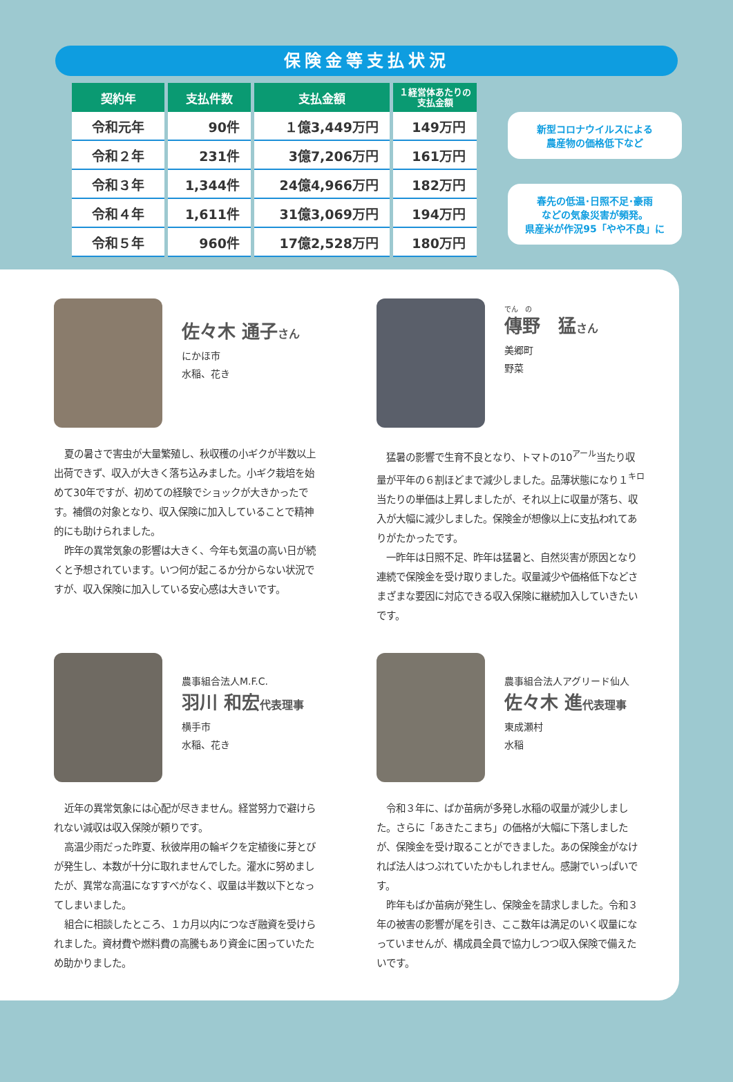保険金等支払状況
| 契約年 | 支払件数 | 支払金額 | １経営体あたりの 支払金額 |
| --- | --- | --- | --- |
| 令和元年 | 90件 | １億3,449万円 | 149万円 |
| 令和２年 | 231件 | 3億7,206万円 | 161万円 |
| 令和３年 | 1,344件 | 24億4,966万円 | 182万円 |
| 令和４年 | 1,611件 | 31億3,069万円 | 194万円 |
| 令和５年 | 960件 | 17億2,528万円 | 180万円 |
新型コロナウイルスによる
農産物の価格低下など
春先の低温･日照不足･豪雨
などの気象災害が頻発。
県産米が作況95「やや不良」に
佐々木 通子さん
にかほ市
水稲、花き
夏の暑さで害虫が大量繁殖し、秋収穫の小ギクが半数以上出荷できず、収入が大きく落ち込みました。小ギク栽培を始めて30年ですが、初めての経験でショックが大きかったです。補償の対象となり、収入保険に加入していることで精神的にも助けられました。
昨年の異常気象の影響は大きく、今年も気温の高い日が続くと予想されています。いつ何が起こるか分からない状況ですが、収入保険に加入している安心感は大きいです。
でん　の
傳野　猛さん
美郷町
野菜
猛暑の影響で生育不良となり、トマトの10<sup>アール</sup>当たり収量が平年の６割ほどまで減少しました。品薄状態になり１<sup>キロ</sup>当たりの単価は上昇しましたが、それ以上に収量が落ち、収入が大幅に減少しました。保険金が想像以上に支払われてありがたかったです。
一昨年は日照不足、昨年は猛暑と、自然災害が原因となり連続で保険金を受け取りました。収量減少や価格低下などさまざまな要因に対応できる収入保険に継続加入していきたいです。
農事組合法人M.F.C.
羽川 和宏代表理事
横手市
水稲、花き
近年の異常気象には心配が尽きません。経営努力で避けられない減収は収入保険が頼りです。
高温少雨だった昨夏、秋彼岸用の輪ギクを定植後に芽とびが発生し、本数が十分に取れませんでした。灌水に努めましたが、異常な高温になすすべがなく、収量は半数以下となってしまいました。
組合に相談したところ、１カ月以内につなぎ融資を受けられました。資材費や燃料費の高騰もあり資金に困っていたため助かりました。
農事組合法人アグリード仙人
佐々木 進代表理事
東成瀬村
水稲
令和３年に、ばか苗病が多発し水稲の収量が減少しました。さらに「あきたこまち」の価格が大幅に下落しましたが、保険金を受け取ることができました。あの保険金がなければ法人はつぶれていたかもしれません。感謝でいっぱいです。
昨年もばか苗病が発生し、保険金を請求しました。令和３年の被害の影響が尾を引き、ここ数年は満足のいく収量になっていませんが、構成員全員で協力しつつ収入保険で備えたいです。